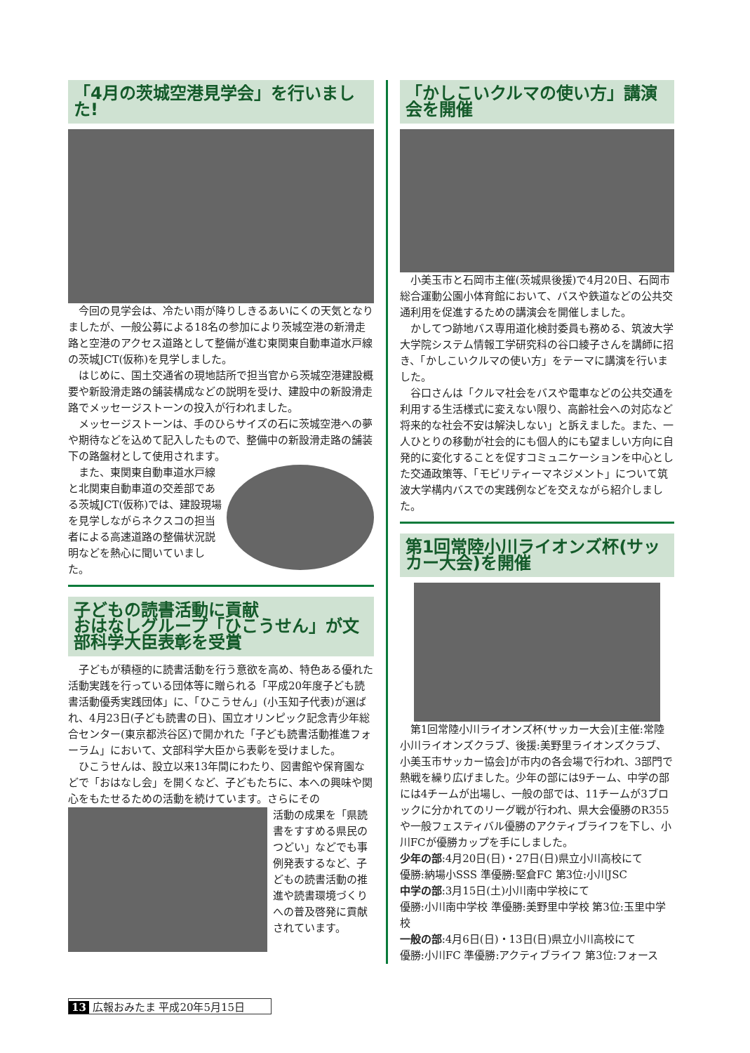「4月の茨城空港見学会」を行いました!
今回の見学会は、冷たい雨が降りしきるあいにくの天気となりましたが、一般公募による18名の参加により茨城空港の新滑走路と空港のアクセス道路として整備が進む東関東自動車道水戸線の茨城JCT(仮称)を見学しました。
はじめに、国土交通省の現地詰所で担当官から茨城空港建設概要や新設滑走路の舗装構成などの説明を受け、建設中の新設滑走路でメッセージストーンの投入が行われました。
メッセージストーンは、手のひらサイズの石に茨城空港への夢や期待などを込めて記入したもので、整備中の新設滑走路の舗装下の路盤材として使用されます。
また、東関東自動車道水戸線と北関東自動車道の交差部である茨城JCT(仮称)では、建設現場を見学しながらネクスコの担当者による高速道路の整備状況説明などを熱心に聞いていました。
子どもの読書活動に貢献
おはなしグループ「ひこうせん」が文部科学大臣表彰を受賞
子どもが積極的に読書活動を行う意欲を高め、特色ある優れた活動実践を行っている団体等に贈られる「平成20年度子ども読書活動優秀実践団体」に、「ひこうせん」(小玉知子代表)が選ばれ、4月23日(子ども読書の日)、国立オリンピック記念青少年総合センター(東京都渋谷区)で開かれた「子ども読書活動推進フォーラム」において、文部科学大臣から表彰を受けました。
ひこうせんは、設立以来13年間にわたり、図書館や保育園などで「おはなし会」を開くなど、子どもたちに、本への興味や関心をもたせるための活動を続けています。さらにその
活動の成果を「県読書をすすめる県民のつどい」などでも事例発表するなど、子どもの読書活動の推進や読書環境づくりへの普及啓発に貢献されています。
「かしこいクルマの使い方」講演会を開催
小美玉市と石岡市主催(茨城県後援)で4月20日、石岡市総合運動公園小体育館において、バスや鉄道などの公共交通利用を促進するための講演会を開催しました。
かしてつ跡地バス専用道化検討委員も務める、筑波大学大学院システム情報工学研究科の谷口綾子さんを講師に招き、「かしこいクルマの使い方」をテーマに講演を行いました。
谷口さんは「クルマ社会をバスや電車などの公共交通を利用する生活様式に変えない限り、高齢社会への対応など将来的な社会不安は解決しない」と訴えました。また、一人ひとりの移動が社会的にも個人的にも望ましい方向に自発的に変化することを促すコミュニケーションを中心とした交通政策等、「モビリティーマネジメント」について筑波大学構内バスでの実践例などを交えながら紹介しました。
第1回常陸小川ライオンズ杯(サッカー大会)を開催
第1回常陸小川ライオンズ杯(サッカー大会)[主催:常陸小川ライオンズクラブ、後援:美野里ライオンズクラブ、小美玉市サッカー協会]が市内の各会場で行われ、3部門で熱戦を繰り広げました。少年の部には9チーム、中学の部には4チームが出場し、一般の部では、11チームが3ブロックに分かれてのリーグ戦が行われ、県大会優勝のR355や一般フェスティバル優勝のアクティブライフを下し、小川FCが優勝カップを手にしました。
少年の部:4月20日(日)・27日(日)県立小川高校にて
優勝:納場小SSS 準優勝:堅倉FC 第3位:小川JSC
中学の部:3月15日(土)小川南中学校にて
優勝:小川南中学校 準優勝:美野里中学校 第3位:玉里中学校
一般の部:4月6日(日)・13日(日)県立小川高校にて
優勝:小川FC 準優勝:アクティブライフ 第3位:フォース
13 広報おみたま 平成20年5月15日